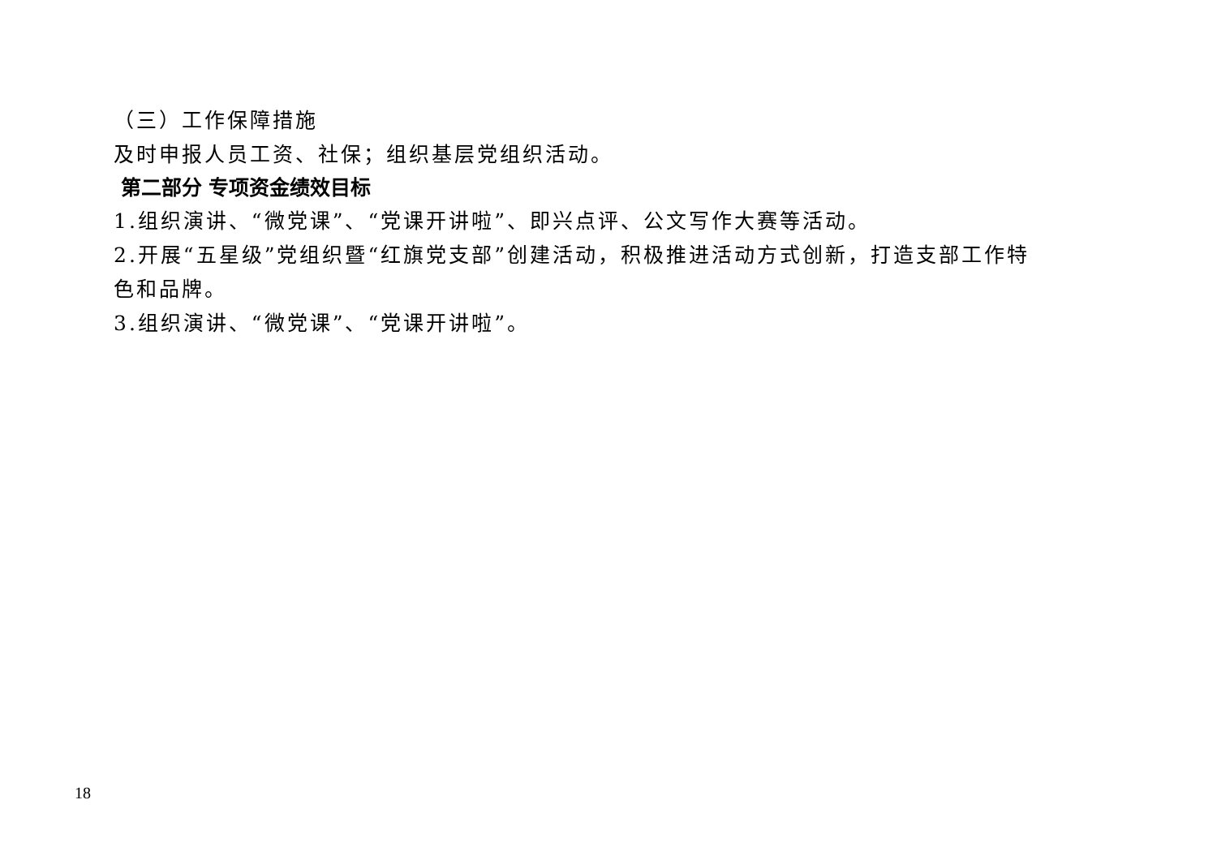（三）工作保障措施
及时申报人员工资、社保；组织基层党组织活动。
第二部分 专项资金绩效目标
1.组织演讲、“微党课”、“党课开讲啦”、即兴点评、公文写作大赛等活动。
2.开展“五星级”党组织暨“红旗党支部”创建活动，积极推进活动方式创新，打造支部工作特色和品牌。
3.组织演讲、“微党课”、“党课开讲啦”。
18